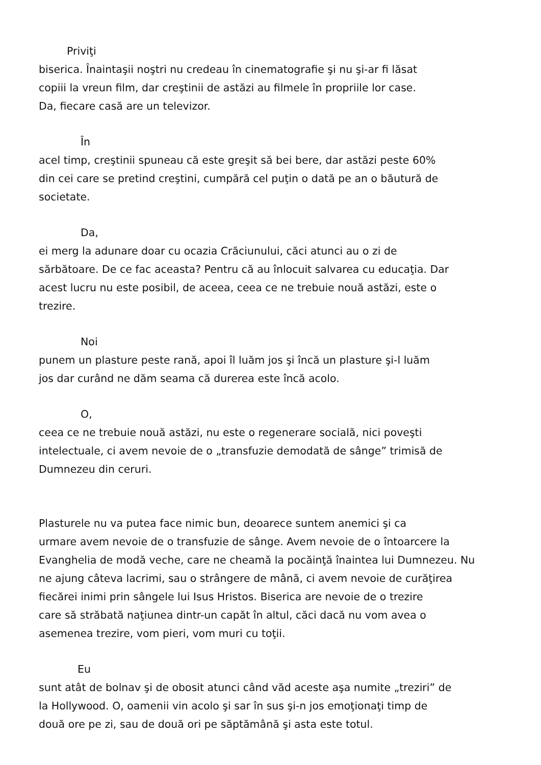Priviţi
biserica. Înaintaşii noştri nu credeau în cinematografie şi nu şi-ar fi lăsat
copiii la vreun film, dar creştinii de astăzi au filmele în propriile lor case.
Da, fiecare casă are un televizor.
În
acel timp, creştinii spuneau că este greşit să bei bere, dar astăzi peste 60%
din cei care se pretind creştini, cumpără cel puţin o dată pe an o băutură de
societate.
Da,
ei merg la adunare doar cu ocazia Crăciunului, căci atunci au o zi de
sărbătoare. De ce fac aceasta? Pentru că au înlocuit salvarea cu educaţia. Dar
acest lucru nu este posibil, de aceea, ceea ce ne trebuie nouă astăzi, este o
trezire.
Noi
punem un plasture peste rană, apoi îl luăm jos şi încă un plasture şi-l luăm
jos dar curând ne dăm seama că durerea este încă acolo.
O,
ceea ce ne trebuie nouă astăzi, nu este o regenerare socială, nici poveşti
intelectuale, ci avem nevoie de o „transfuzie demodată de sânge” trimisă de
Dumnezeu din ceruri.
Plasturele nu va putea face nimic bun, deoarece suntem anemici şi ca
urmare avem nevoie de o transfuzie de sânge. Avem nevoie de o întoarcere la
Evanghelia de modă veche, care ne cheamă la pocăinţă înaintea lui Dumnezeu. Nu
ne ajung câteva lacrimi, sau o strângere de mână, ci avem nevoie de curăţirea
fiecărei inimi prin sângele lui Isus Hristos. Biserica are nevoie de o trezire
care să străbată naţiunea dintr-un capăt în altul, căci dacă nu vom avea o
asemenea trezire, vom pieri, vom muri cu toţii.
Eu
sunt atât de bolnav şi de obosit atunci când văd aceste aşa numite „treziri” de
la Hollywood. O, oamenii vin acolo şi sar în sus şi-n jos emoţionaţi timp de
două ore pe zi, sau de două ori pe săptămână şi asta este totul.